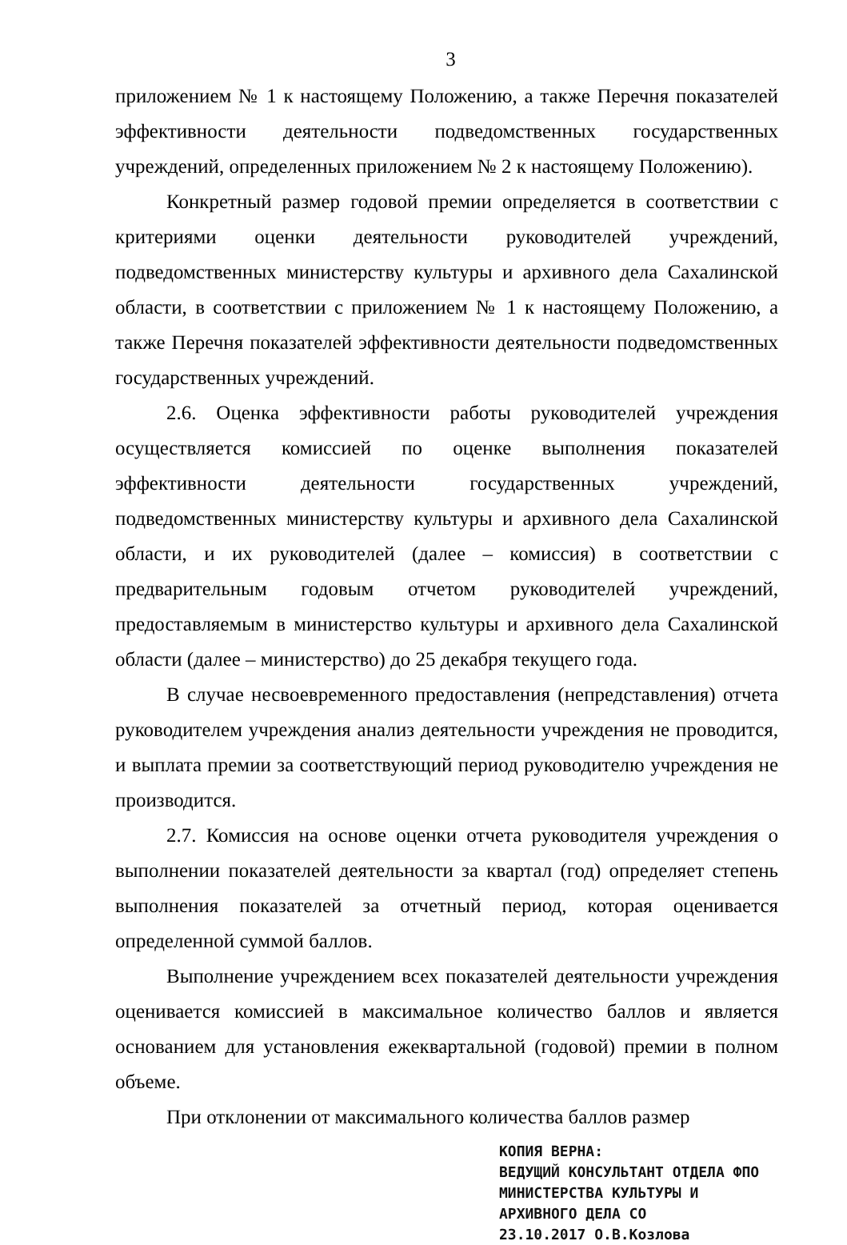3
приложением № 1 к настоящему Положению, а также Перечня показателей эффективности деятельности подведомственных государственных учреждений, определенных приложением № 2 к настоящему Положению).
Конкретный размер годовой премии определяется в соответствии с критериями оценки деятельности руководителей учреждений, подведомственных министерству культуры и архивного дела Сахалинской области, в соответствии с приложением № 1 к настоящему Положению, а также Перечня показателей эффективности деятельности подведомственных государственных учреждений.
2.6. Оценка эффективности работы руководителей учреждения осуществляется комиссией по оценке выполнения показателей эффективности деятельности государственных учреждений, подведомственных министерству культуры и архивного дела Сахалинской области, и их руководителей (далее – комиссия) в соответствии с предварительным годовым отчетом руководителей учреждений, предоставляемым в министерство культуры и архивного дела Сахалинской области (далее – министерство) до 25 декабря текущего года.
В случае несвоевременного предоставления (непредставления) отчета руководителем учреждения анализ деятельности учреждения не проводится, и выплата премии за соответствующий период руководителю учреждения не производится.
2.7. Комиссия на основе оценки отчета руководителя учреждения о выполнении показателей деятельности за квартал (год) определяет степень выполнения показателей за отчетный период, которая оценивается определенной суммой баллов.
Выполнение учреждением всех показателей деятельности учреждения оценивается комиссией в максимальное количество баллов и является основанием для установления ежеквартальной (годовой) премии в полном объеме.
При отклонении от максимального количества баллов размер
КОПИЯ ВЕРНА:
ВЕДУЩИЙ КОНСУЛЬТАНТ ОТДЕЛА ФПО
МИНИСТЕРСТВА КУЛЬТУРЫ И
АРХИВНОГО ДЕЛА СО
23.10.2017 О.В.Козлова